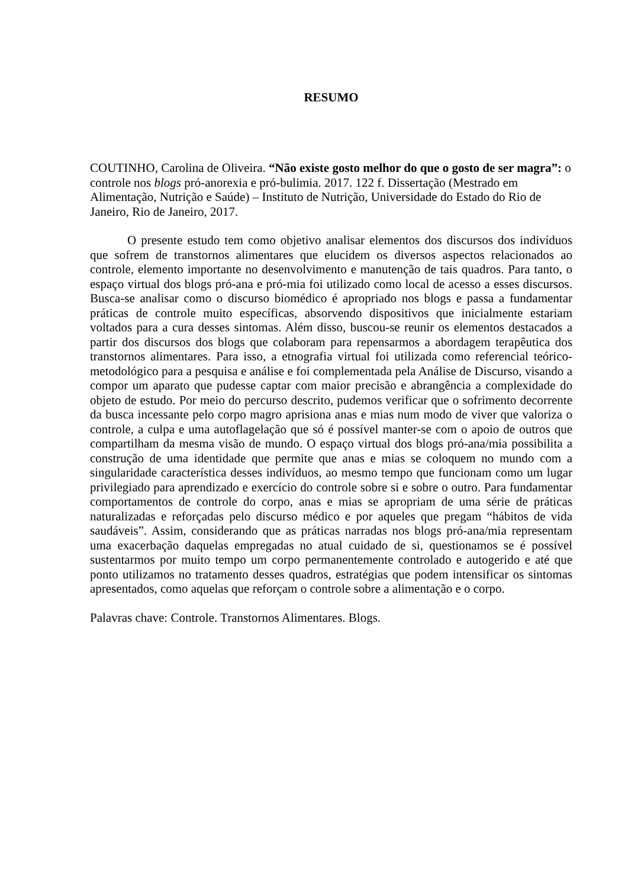RESUMO
COUTINHO, Carolina de Oliveira. “Não existe gosto melhor do que o gosto de ser magra”: o controle nos blogs pró-anorexia e pró-bulimia. 2017. 122 f. Dissertação (Mestrado em Alimentação, Nutrição e Saúde) – Instituto de Nutrição, Universidade do Estado do Rio de Janeiro, Rio de Janeiro, 2017.
O presente estudo tem como objetivo analisar elementos dos discursos dos indivíduos que sofrem de transtornos alimentares que elucidem os diversos aspectos relacionados ao controle, elemento importante no desenvolvimento e manutenção de tais quadros. Para tanto, o espaço virtual dos blogs pró-ana e pró-mia foi utilizado como local de acesso a esses discursos. Busca-se analisar como o discurso biomédico é apropriado nos blogs e passa a fundamentar práticas de controle muito específicas, absorvendo dispositivos que inicialmente estariam voltados para a cura desses sintomas. Além disso, buscou-se reunir os elementos destacados a partir dos discursos dos blogs que colaboram para repensarmos a abordagem terapêutica dos transtornos alimentares. Para isso, a etnografia virtual foi utilizada como referencial teórico-metodológico para a pesquisa e análise e foi complementada pela Análise de Discurso, visando a compor um aparato que pudesse captar com maior precisão e abrangência a complexidade do objeto de estudo. Por meio do percurso descrito, pudemos verificar que o sofrimento decorrente da busca incessante pelo corpo magro aprisiona anas e mias num modo de viver que valoriza o controle, a culpa e uma autoflagelação que só é possível manter-se com o apoio de outros que compartilham da mesma visão de mundo. O espaço virtual dos blogs pró-ana/mia possibilita a construção de uma identidade que permite que anas e mias se coloquem no mundo com a singularidade característica desses indivíduos, ao mesmo tempo que funcionam como um lugar privilegiado para aprendizado e exercício do controle sobre si e sobre o outro. Para fundamentar comportamentos de controle do corpo, anas e mias se apropriam de uma série de práticas naturalizadas e reforçadas pelo discurso médico e por aqueles que pregam “hábitos de vida saudáveis”. Assim, considerando que as práticas narradas nos blogs pró-ana/mia representam uma exacerbação daquelas empregadas no atual cuidado de si, questionamos se é possível sustentarmos por muito tempo um corpo permanentemente controlado e autogerido e até que ponto utilizamos no tratamento desses quadros, estratégias que podem intensificar os sintomas apresentados, como aquelas que reforçam o controle sobre a alimentação e o corpo.
Palavras chave: Controle. Transtornos Alimentares. Blogs.